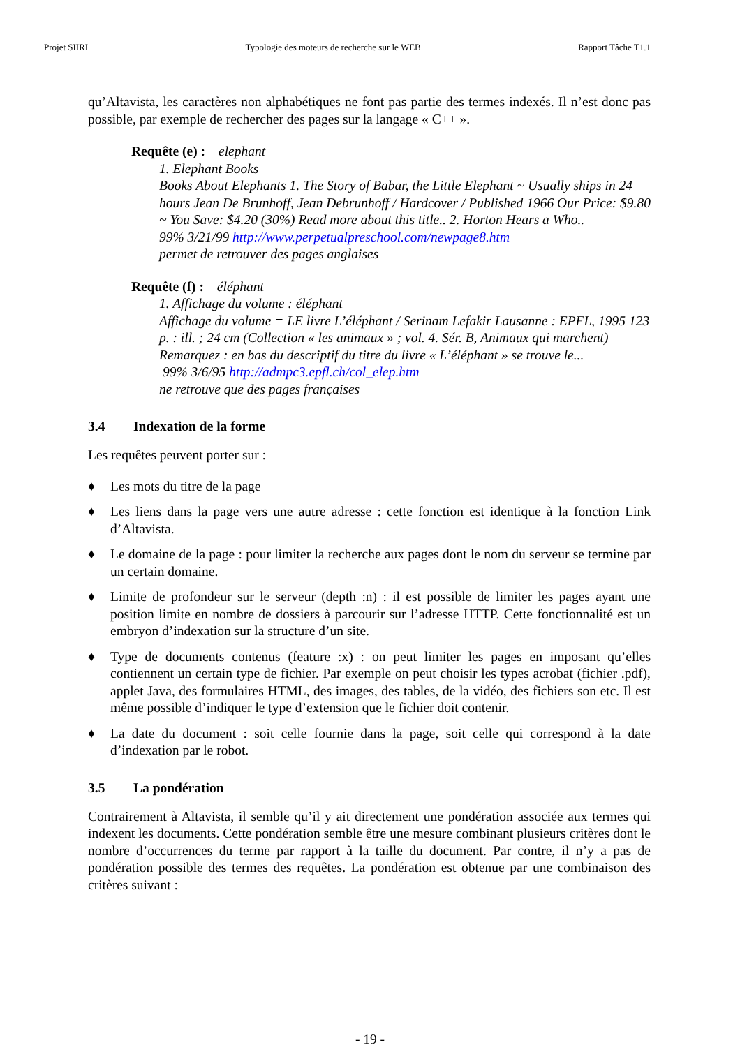Projet SIIRI Typologie des moteurs de recherche sur le WEB Rapport Tâche T1.1
qu’Altavista, les caractères non alphabétiques ne font pas partie des termes indexés. Il n’est donc pas possible, par exemple de rechercher des pages sur la langage « C++ ».
Requête (e) : elephant
1. Elephant Books
Books About Elephants 1. The Story of Babar, the Little Elephant ~ Usually ships in 24 hours Jean De Brunhoff, Jean Debrunhoff / Hardcover / Published 1966 Our Price: $9.80 ~ You Save: $4.20 (30%) Read more about this title.. 2. Horton Hears a Who..
99% 3/21/99 http://www.perpetualpreschool.com/newpage8.htm
permet de retrouver des pages anglaises
Requête (f) : éléphant
1. Affichage du volume : éléphant
Affichage du volume = LE livre L’éléphant / Serinam Lefakir Lausanne : EPFL, 1995 123 p. : ill. ; 24 cm (Collection « les animaux » ; vol. 4. Sér. B, Animaux qui marchent) Remarquez : en bas du descriptif du titre du livre « L’éléphant » se trouve le...
99% 3/6/95 http://admpc3.epfl.ch/col_elep.htm
ne retrouve que des pages françaises
3.4 Indexation de la forme
Les requêtes peuvent porter sur :
♦ Les mots du titre de la page
♦ Les liens dans la page vers une autre adresse : cette fonction est identique à la fonction Link d’Altavista.
♦ Le domaine de la page : pour limiter la recherche aux pages dont le nom du serveur se termine par un certain domaine.
♦ Limite de profondeur sur le serveur (depth :n) : il est possible de limiter les pages ayant une position limite en nombre de dossiers à parcourir sur l’adresse HTTP. Cette fonctionnalité est un embryon d’indexation sur la structure d’un site.
♦ Type de documents contenus (feature :x) : on peut limiter les pages en imposant qu’elles contiennent un certain type de fichier. Par exemple on peut choisir les types acrobat (fichier .pdf), applet Java, des formulaires HTML, des images, des tables, de la vidéo, des fichiers son etc. Il est même possible d’indiquer le type d’extension que le fichier doit contenir.
♦ La date du document : soit celle fournie dans la page, soit celle qui correspond à la date d’indexation par le robot.
3.5 La pondération
Contrairement à Altavista, il semble qu’il y ait directement une pondération associée aux termes qui indexent les documents. Cette pondération semble être une mesure combinant plusieurs critères dont le nombre d’occurrences du terme par rapport à la taille du document. Par contre, il n’y a pas de pondération possible des termes des requêtes. La pondération est obtenue par une combinaison des critères suivant :
- 19 -